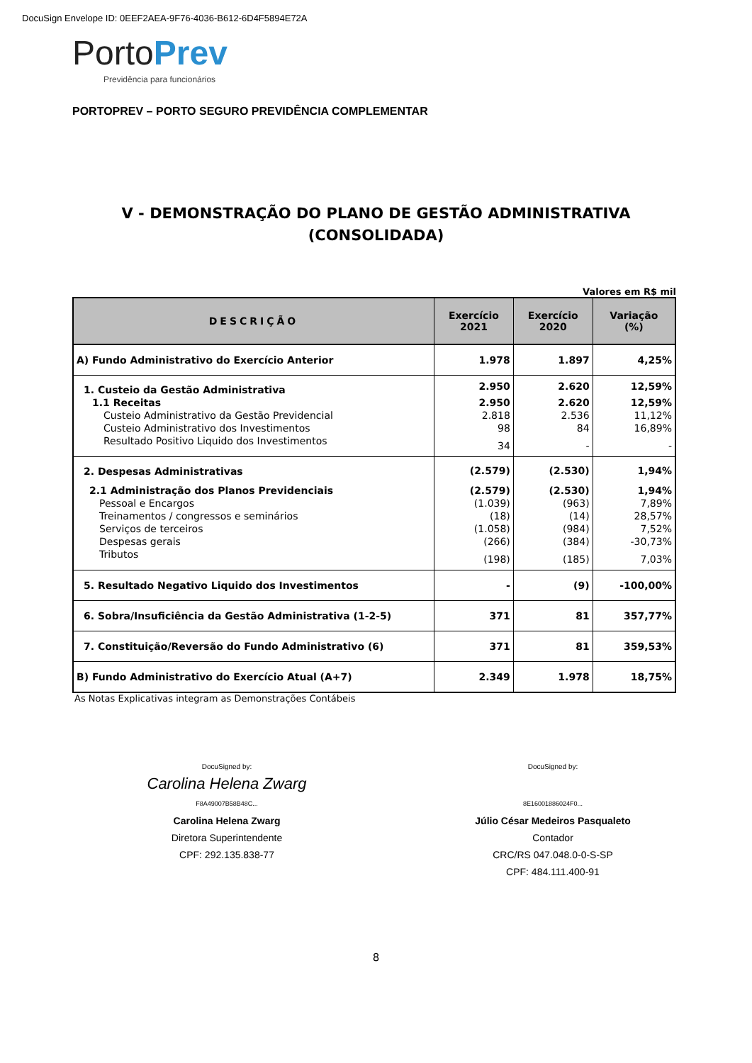DocuSign Envelope ID: 0EEF2AEA-9F76-4036-B612-6D4F5894E72A
Porto Prev
Previdência para funcionários
PORTOPREV – PORTO SEGURO PREVIDÊNCIA COMPLEMENTAR
V - DEMONSTRAÇÃO DO PLANO DE GESTÃO ADMINISTRATIVA
(CONSOLIDADA)
Valores em R$ mil
| DESCRIÇÃO | Exercício 2021 | Exercício 2020 | Variação (%) |
| --- | --- | --- | --- |
| A) Fundo Administrativo do Exercício Anterior | 1.978 | 1.897 | 4,25% |
| 1. Custeio da Gestão Administrativa | 2.950 | 2.620 | 12,59% |
| 1.1 Receitas | 2.950 | 2.620 | 12,59% |
| Custeio Administrativo da Gestão Previdencial | 2.818 | 2.536 | 11,12% |
| Custeio Administrativo dos Investimentos | 98 | 84 | 16,89% |
| Resultado Positivo Liquido dos Investimentos | 34 | - | - |
| 2. Despesas Administrativas | (2.579) | (2.530) | 1,94% |
| 2.1 Administração dos Planos Previdenciais | (2.579) | (2.530) | 1,94% |
| Pessoal e Encargos | (1.039) | (963) | 7,89% |
| Treinamentos / congressos e seminários | (18) | (14) | 28,57% |
| Serviços de terceiros | (1.058) | (984) | 7,52% |
| Despesas gerais | (266) | (384) | -30,73% |
| Tributos | (198) | (185) | 7,03% |
| 5. Resultado Negativo Liquido dos Investimentos | - | (9) | -100,00% |
| 6. Sobra/Insuficiência da Gestão Administrativa (1-2-5) | 371 | 81 | 357,77% |
| 7. Constituição/Reversão do Fundo Administrativo (6) | 371 | 81 | 359,53% |
| B) Fundo Administrativo do Exercício Atual (A+7) | 2.349 | 1.978 | 18,75% |
As Notas Explicativas integram as Demonstrações Contábeis
DocuSigned by:
Carolina Helena Zwarg
F8A49007B58B48C...
Carolina Helena Zwarg
Diretora Superintendente
CPF: 292.135.838-77
DocuSigned by:
8E16001886024F0...
Júlio César Medeiros Pasqualeto
Contador
CRC/RS 047.048.0-0-S-SP
CPF: 484.111.400-91
8